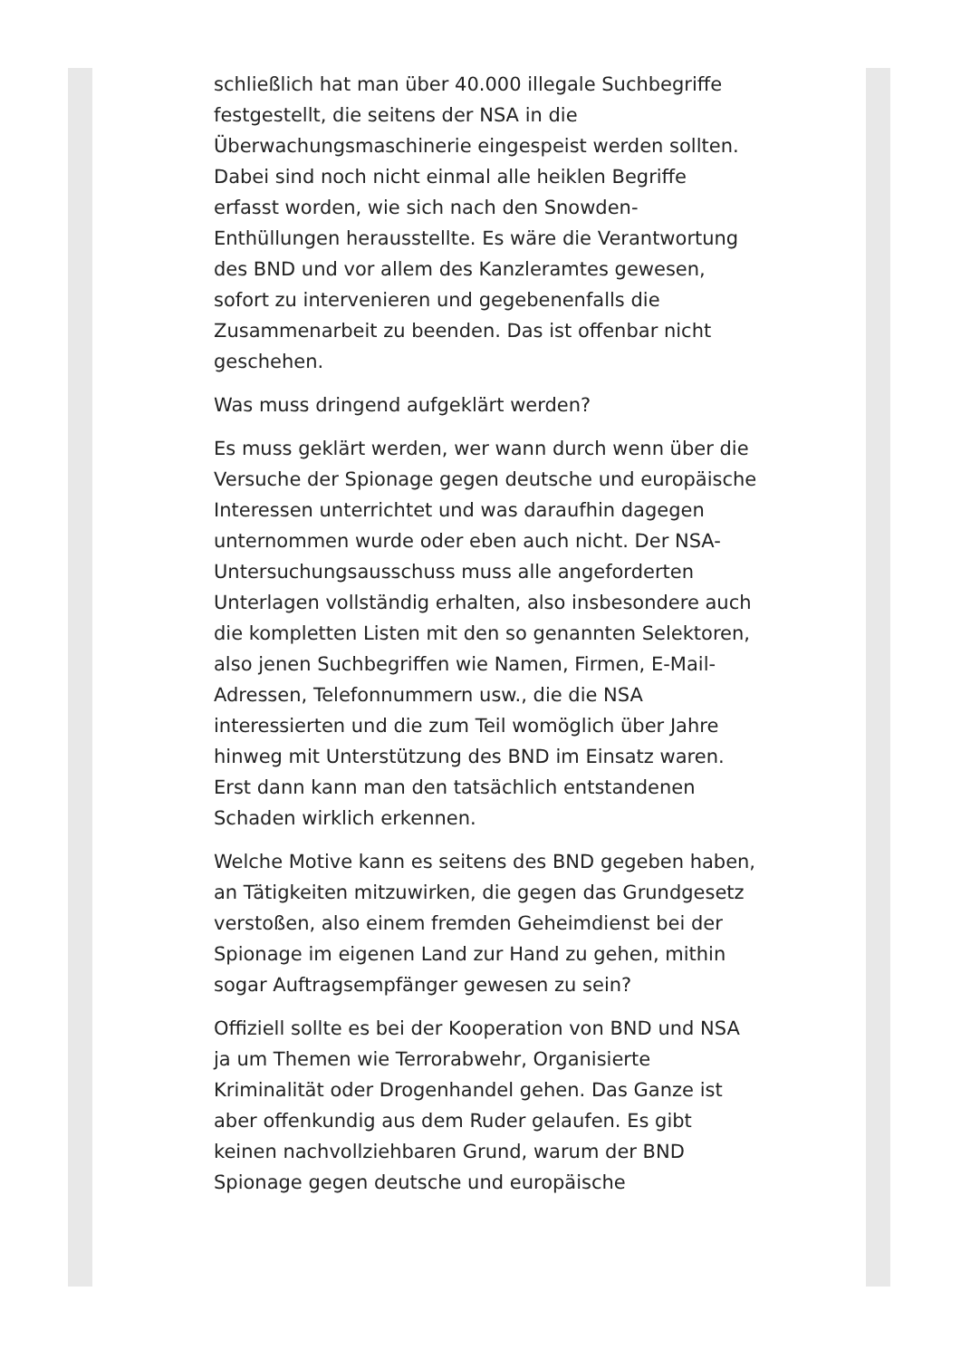schließlich hat man über 40.000 illegale Suchbegriffe festgestellt, die seitens der NSA in die Überwachungsmaschinerie eingespeist werden sollten. Dabei sind noch nicht einmal alle heiklen Begriffe erfasst worden, wie sich nach den Snowden-Enthüllungen herausstellte. Es wäre die Verantwortung des BND und vor allem des Kanzleramtes gewesen, sofort zu intervenieren und gegebenenfalls die Zusammenarbeit zu beenden. Das ist offenbar nicht geschehen.
Was muss dringend aufgeklärt werden?
Es muss geklärt werden, wer wann durch wenn über die Versuche der Spionage gegen deutsche und europäische Interessen unterrichtet und was daraufhin dagegen unternommen wurde oder eben auch nicht. Der NSA-Untersuchungsausschuss muss alle angeforderten Unterlagen vollständig erhalten, also insbesondere auch die kompletten Listen mit den so genannten Selektoren, also jenen Suchbegriffen wie Namen, Firmen, E-Mail-Adressen, Telefonnummern usw., die die NSA interessierten und die zum Teil womöglich über Jahre hinweg mit Unterstützung des BND im Einsatz waren. Erst dann kann man den tatsächlich entstandenen Schaden wirklich erkennen.
Welche Motive kann es seitens des BND gegeben haben, an Tätigkeiten mitzuwirken, die gegen das Grundgesetz verstoßen, also einem fremden Geheimdienst bei der Spionage im eigenen Land zur Hand zu gehen, mithin sogar Auftragsempfänger gewesen zu sein?
Offiziell sollte es bei der Kooperation von BND und NSA ja um Themen wie Terrorabwehr, Organisierte Kriminalität oder Drogenhandel gehen. Das Ganze ist aber offenkundig aus dem Ruder gelaufen. Es gibt keinen nachvollziehbaren Grund, warum der BND Spionage gegen deutsche und europäische